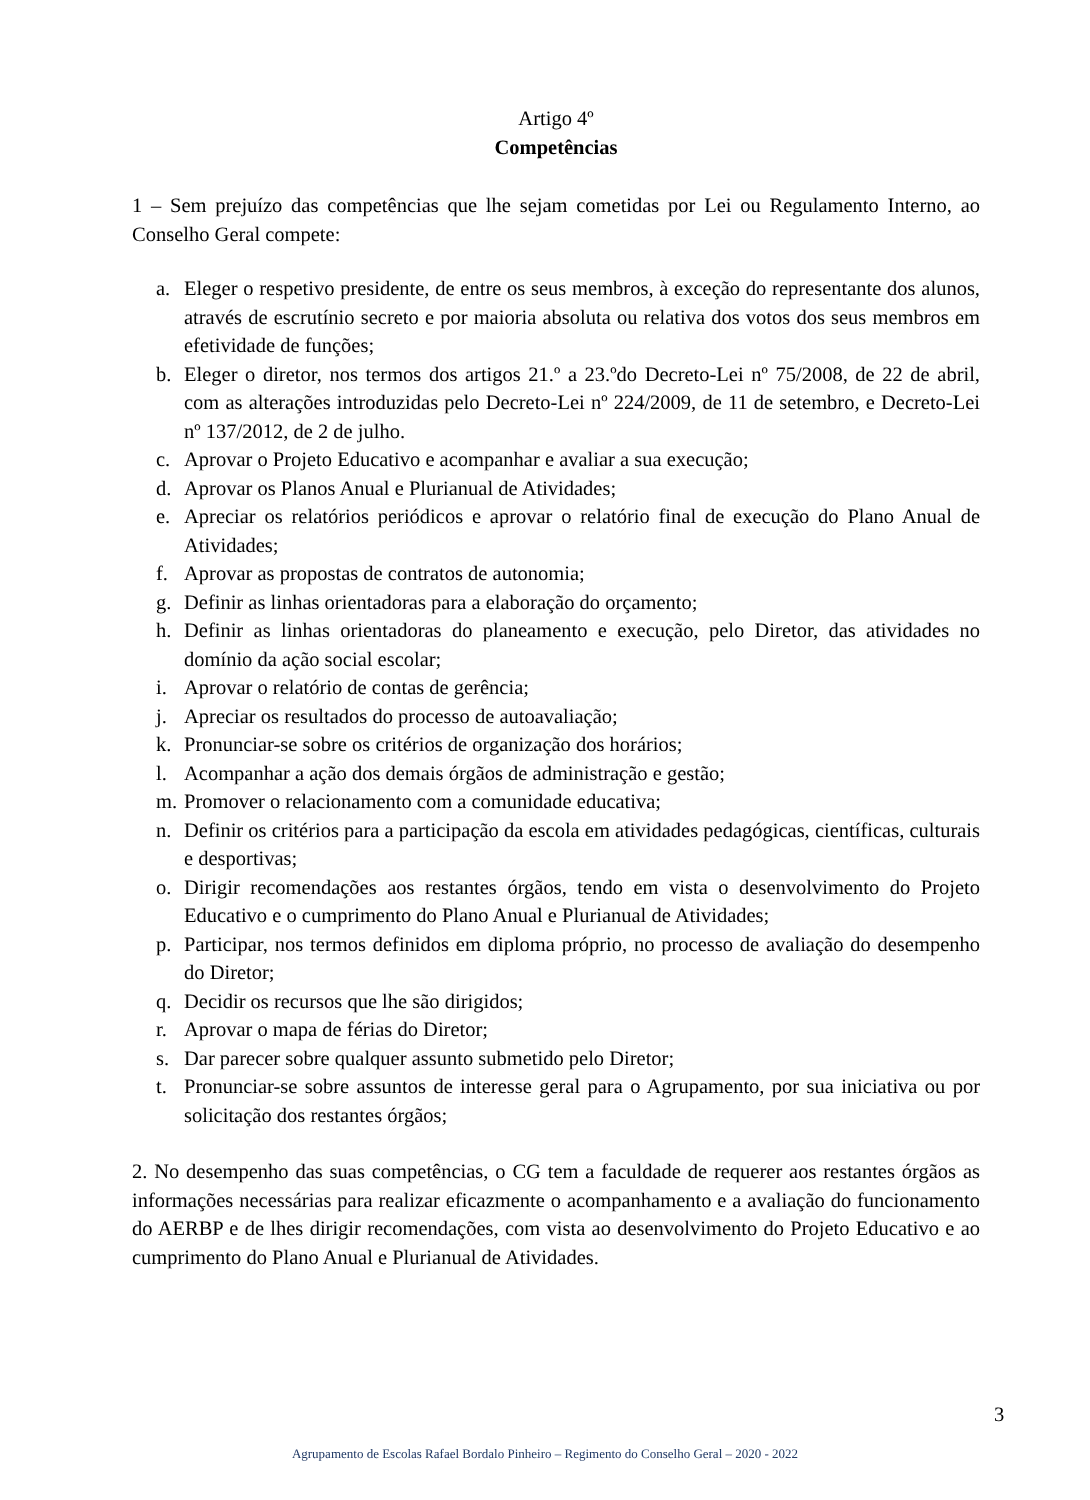Artigo 4º
Competências
1 – Sem prejuízo das competências que lhe sejam cometidas por Lei ou Regulamento Interno, ao Conselho Geral compete:
a. Eleger o respetivo presidente, de entre os seus membros, à exceção do representante dos alunos, através de escrutínio secreto e por maioria absoluta ou relativa dos votos dos seus membros em efetividade de funções;
b. Eleger o diretor, nos termos dos artigos 21.º a 23.ºdo Decreto-Lei nº 75/2008, de 22 de abril, com as alterações introduzidas pelo Decreto-Lei nº 224/2009, de 11 de setembro, e Decreto-Lei nº 137/2012, de 2 de julho.
c. Aprovar o Projeto Educativo e acompanhar e avaliar a sua execução;
d. Aprovar os Planos Anual e Plurianual de Atividades;
e. Apreciar os relatórios periódicos e aprovar o relatório final de execução do Plano Anual de Atividades;
f. Aprovar as propostas de contratos de autonomia;
g. Definir as linhas orientadoras para a elaboração do orçamento;
h. Definir as linhas orientadoras do planeamento e execução, pelo Diretor, das atividades no domínio da ação social escolar;
i. Aprovar o relatório de contas de gerência;
j. Apreciar os resultados do processo de autoavaliação;
k. Pronunciar-se sobre os critérios de organização dos horários;
l. Acompanhar a ação dos demais órgãos de administração e gestão;
m. Promover o relacionamento com a comunidade educativa;
n. Definir os critérios para a participação da escola em atividades pedagógicas, científicas, culturais e desportivas;
o. Dirigir recomendações aos restantes órgãos, tendo em vista o desenvolvimento do Projeto Educativo e o cumprimento do Plano Anual e Plurianual de Atividades;
p. Participar, nos termos definidos em diploma próprio, no processo de avaliação do desempenho do Diretor;
q. Decidir os recursos que lhe são dirigidos;
r. Aprovar o mapa de férias do Diretor;
s. Dar parecer sobre qualquer assunto submetido pelo Diretor;
t. Pronunciar-se sobre assuntos de interesse geral para o Agrupamento, por sua iniciativa ou por solicitação dos restantes órgãos;
2. No desempenho das suas competências, o CG tem a faculdade de requerer aos restantes órgãos as informações necessárias para realizar eficazmente o acompanhamento e a avaliação do funcionamento do AERBP e de lhes dirigir recomendações, com vista ao desenvolvimento do Projeto Educativo e ao cumprimento do Plano Anual e Plurianual de Atividades.
3
Agrupamento de Escolas Rafael Bordalo Pinheiro – Regimento do Conselho Geral – 2020 - 2022